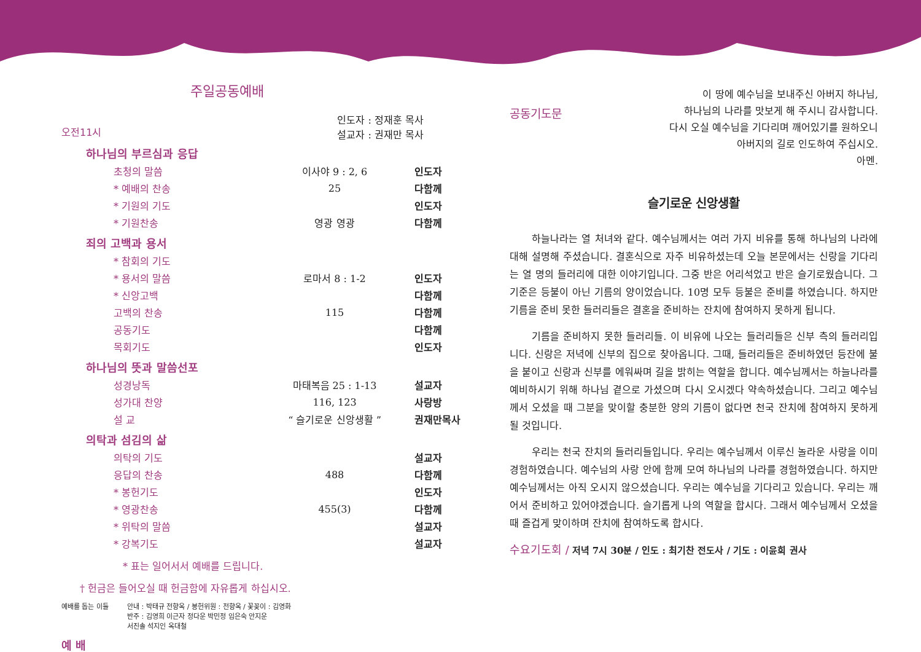주일공동예배
오전11시 인도자 : 정재훈 목사
설교자 : 권재만 목사
하나님의 부르심과 응답
| 초청의 말씀 | 이사야 9 : 2, 6 | 인도자 |
| * 예배의 찬송 | 25 | 다함께 |
| * 기원의 기도 | | 인도자 |
| * 기원찬송 | 영광 영광 | 다함께 |
죄의 고백과 용서
| * 참회의 기도 | | |
| * 용서의 말씀 | 로마서 8 : 1-2 | 인도자 |
| * 신앙고백 | | 다함께 |
| 고백의 찬송 | 115 | 다함께 |
| 공동기도 | | 다함께 |
| 목회기도 | | 인도자 |
하나님의 뜻과 말씀선포
| 성경낭독 | 마태복음 25 : 1-13 | 설교자 |
| 성가대 찬양 | 116, 123 | 사랑방 |
| 설 교 | “ 슬기로운 신앙생활 ” | 권재만목사 |
의탁과 섬김의 삶
| 의탁의 기도 | | 설교자 |
| 응답의 찬송 | 488 | 다함께 |
| * 봉헌기도 | | 인도자 |
| * 영광찬송 | 455(3) | 다함께 |
| * 위탁의 말씀 | | 설교자 |
| * 강복기도 | | 설교자 |
* 표는 일어서서 예배를 드립니다.
† 헌금은 들어오실 때 헌금함에 자유롭게 하십시오.
예배를 돕는 이들 안내 : 박태규 전향옥 / 봉헌위원 : 전향옥 / 꽃꽂이 : 김영화
반주 : 김영희 이근자 정다운 박민정 임은숙 안지운
서진솔 석지인 옥대철
예 배
공동기도문
이 땅에 예수님을 보내주신 아버지 하나님,
하나님의 나라를 맛보게 해 주시니 감사합니다.
다시 오실 예수님을 기다리며 깨어있기를 원하오니
아버지의 길로 인도하여 주십시오.
아멘.
슬기로운 신앙생활
하늘나라는 열 처녀와 같다. 예수님께서는 여러 가지 비유를 통해 하나님의 나라에 대해 설명해 주셨습니다. 결혼식으로 자주 비유하셨는데 오늘 본문에서는 신랑을 기다리는 열 명의 들러리에 대한 이야기입니다. 그중 반은 어리석었고 반은 슬기로웠습니다. 그 기준은 등불이 아닌 기름의 양이었습니다. 10명 모두 등불은 준비를 하였습니다. 하지만 기름을 준비 못한 들러리들은 결혼을 준비하는 잔치에 참여하지 못하게 됩니다.
기름을 준비하지 못한 들러리들. 이 비유에 나오는 들러리들은 신부 측의 들러리입니다. 신랑은 저녁에 신부의 집으로 찾아옵니다. 그때, 들러리들은 준비하였던 등잔에 불을 붙이고 신랑과 신부를 에워싸며 길을 밝히는 역할을 합니다. 예수님께서는 하늘나라를 예비하시기 위해 하나님 곁으로 가셨으며 다시 오시겠다 약속하셨습니다. 그리고 예수님께서 오셨을 때 그분을 맞이할 충분한 양의 기름이 없다면 천국 잔치에 참여하지 못하게 될 것입니다.
우리는 천국 잔치의 들러리들입니다. 우리는 예수님께서 이루신 놀라운 사랑을 이미 경험하였습니다. 예수님의 사랑 안에 함께 모여 하나님의 나라를 경험하였습니다. 하지만 예수님께서는 아직 오시지 않으셨습니다. 우리는 예수님을 기다리고 있습니다. 우리는 깨어서 준비하고 있어야겠습니다. 슬기롭게 나의 역할을 합시다. 그래서 예수님께서 오셨을 때 즐겁게 맞이하며 잔치에 참여하도록 합시다.
수요기도회 / 저녁 7시 30분 / 인도 : 최기찬 전도사 / 기도 : 이윤희 권사